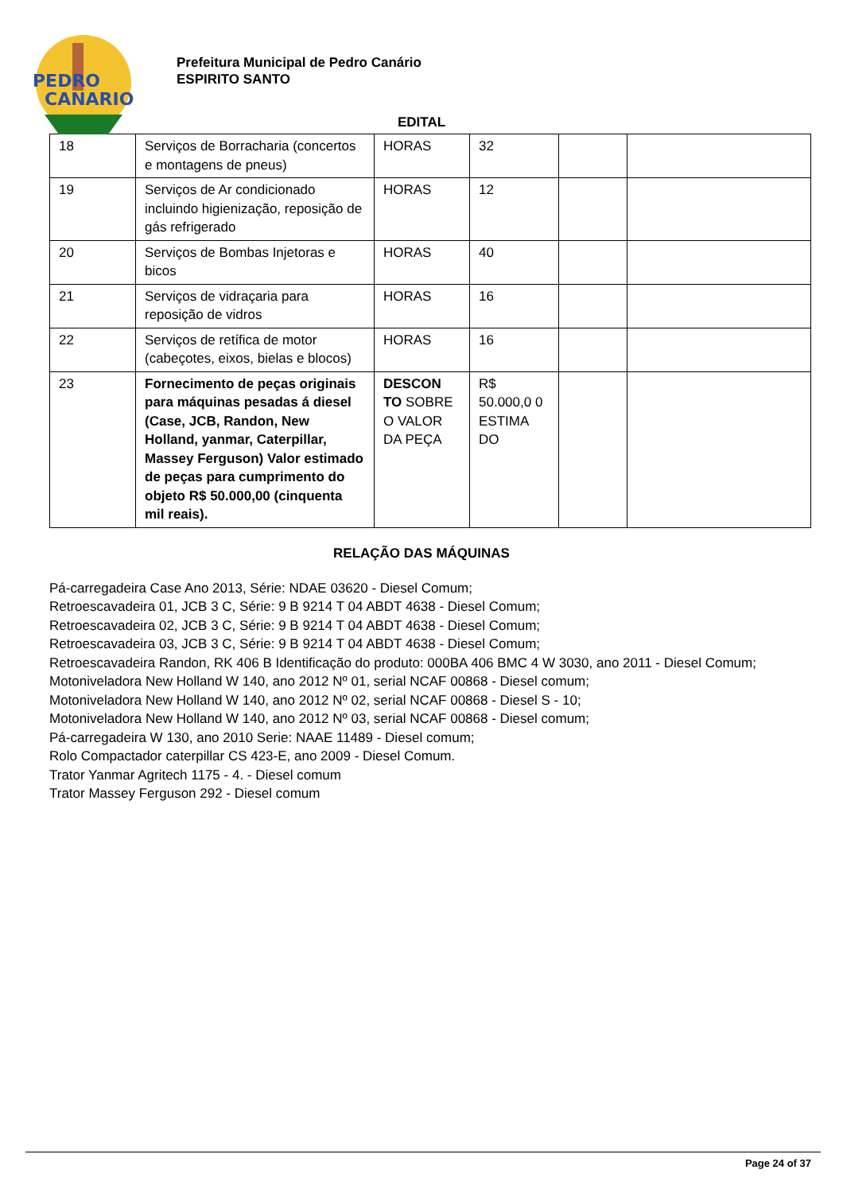PEDRO
CANARIO
Prefeitura Municipal de Pedro Canário
ESPIRITO SANTO
EDITAL
| 18 | Serviços de Borracharia (concertos e montagens de pneus) | HORAS | 32 | | |
| 19 | Serviços de Ar condicionado incluindo higienização, reposição de gás refrigerado | HORAS | 12 | | |
| 20 | Serviços de Bombas Injetoras e bicos | HORAS | 40 | | |
| 21 | Serviços de vidraçaria para reposição de vidros | HORAS | 16 | | |
| 22 | Serviços de retífica de motor (cabeçotes, eixos, bielas e blocos) | HORAS | 16 | | |
| 23 | Fornecimento de peças originais para máquinas pesadas á diesel (Case, JCB, Randon, New Holland, yanmar, Caterpillar, Massey Ferguson) Valor estimado de peças para cumprimento do objeto R$ 50.000,00 (cinquenta mil reais). | DESCON TO SOBRE O VALOR DA PEÇA | R$ 50.000,0 0 ESTIMA DO | | |
RELAÇÃO DAS MÁQUINAS
Pá-carregadeira Case Ano 2013, Série: NDAE 03620 - Diesel Comum;
Retroescavadeira 01, JCB 3 C, Série: 9 B 9214 T 04 ABDT 4638 - Diesel Comum;
Retroescavadeira 02, JCB 3 C, Série: 9 B 9214 T 04 ABDT 4638 - Diesel Comum;
Retroescavadeira 03, JCB 3 C, Série: 9 B 9214 T 04 ABDT 4638 - Diesel Comum;
Retroescavadeira Randon, RK 406 B Identificação do produto: 000BA 406 BMC 4 W 3030, ano 2011 - Diesel Comum;
Motoniveladora New Holland W 140, ano 2012 Nº 01, serial NCAF 00868 - Diesel comum;
Motoniveladora New Holland W 140, ano 2012 Nº 02, serial NCAF 00868 - Diesel S - 10;
Motoniveladora New Holland W 140, ano 2012 Nº 03, serial NCAF 00868 - Diesel comum;
Pá-carregadeira W 130, ano 2010 Serie: NAAE 11489 - Diesel comum;
Rolo Compactador caterpillar CS 423-E, ano 2009 - Diesel Comum.
Trator Yanmar Agritech 1175 - 4. - Diesel comum
Trator Massey Ferguson 292 - Diesel comum
Page 24 of 37